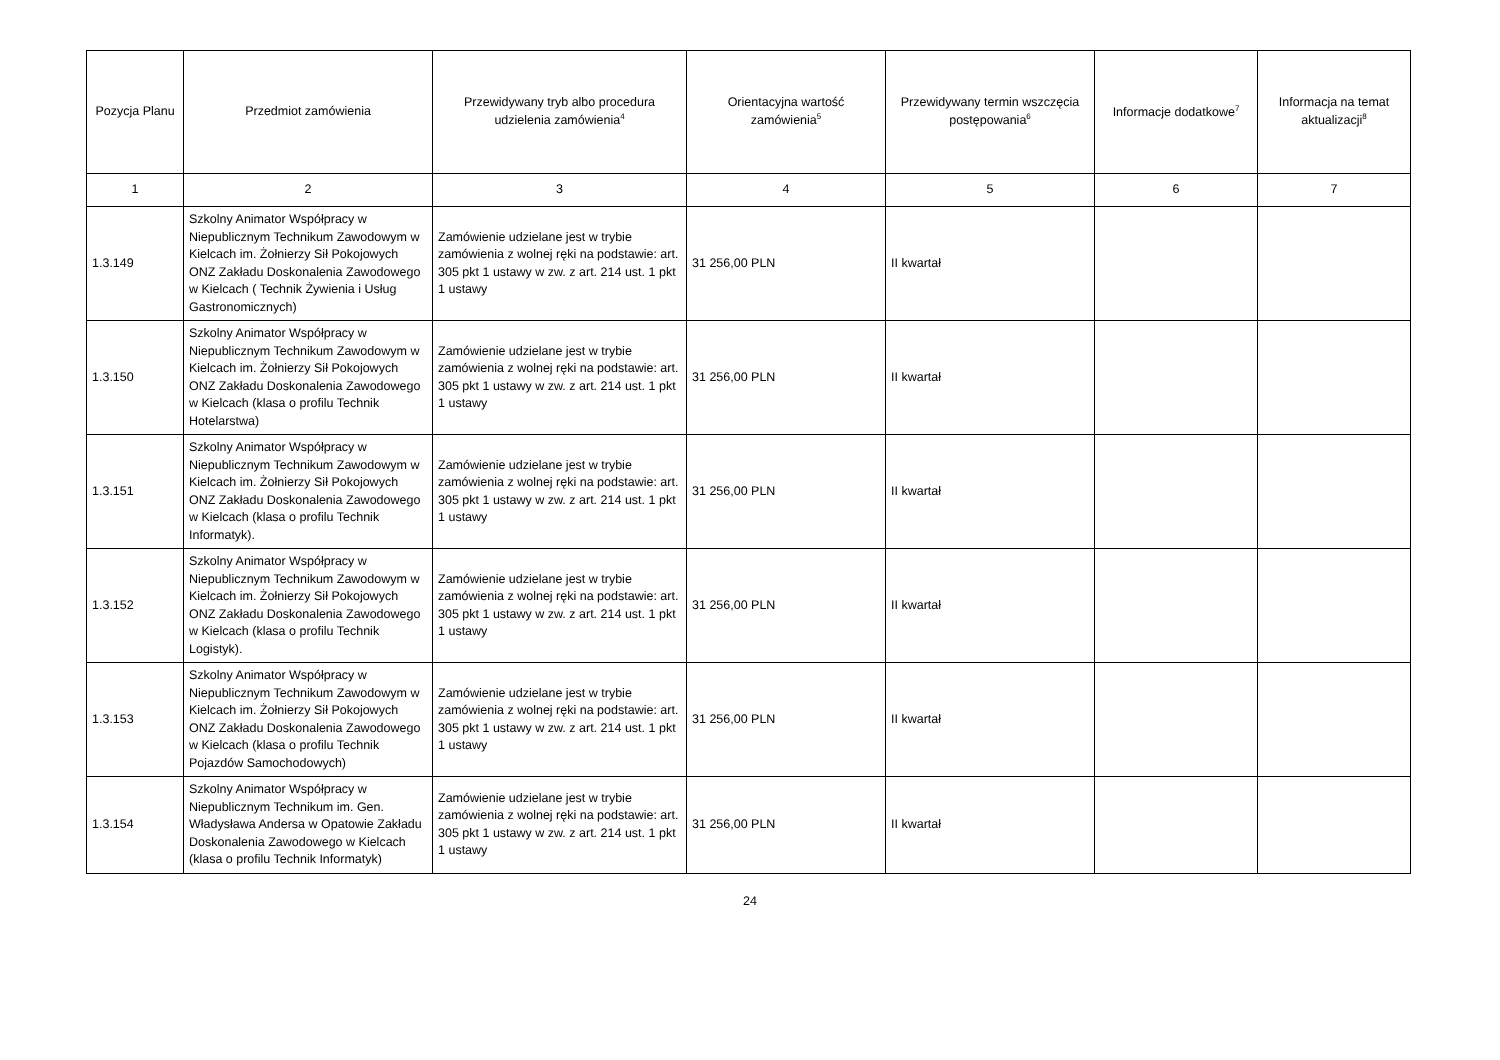| Pozycja Planu | Przedmiot zamówienia | Przewidywany tryb albo procedura udzielenia zamówienia<sup>4</sup> | Orientacyjna wartość zamówienia<sup>5</sup> | Przewidywany termin wszczęcia postępowania<sup>6</sup> | Informacje dodatkowe<sup>7</sup> | Informacja na temat aktualizacji<sup>8</sup> |
| --- | --- | --- | --- | --- | --- | --- |
| 1 | 2 | 3 | 4 | 5 | 6 | 7 |
| 1.3.149 | Szkolny Animator Współpracy w Niepublicznym Technikum Zawodowym w Kielcach im. Żołnierzy Sił Pokojowych ONZ Zakładu Doskonalenia Zawodowego w Kielcach ( Technik Żywienia i Usług Gastronomicznych) | Zamówienie udzielane jest w trybie zamówienia z wolnej ręki na podstawie: art. 305 pkt 1 ustawy w zw. z art. 214 ust. 1 pkt 1 ustawy | 31 256,00 PLN | II kwartał | | |
| 1.3.150 | Szkolny Animator Współpracy w Niepublicznym Technikum Zawodowym w Kielcach im. Żołnierzy Sił Pokojowych ONZ Zakładu Doskonalenia Zawodowego w Kielcach (klasa o profilu Technik Hotelarstwa) | Zamówienie udzielane jest w trybie zamówienia z wolnej ręki na podstawie: art. 305 pkt 1 ustawy w zw. z art. 214 ust. 1 pkt 1 ustawy | 31 256,00 PLN | II kwartał | | |
| 1.3.151 | Szkolny Animator Współpracy w Niepublicznym Technikum Zawodowym w Kielcach im. Żołnierzy Sił Pokojowych ONZ Zakładu Doskonalenia Zawodowego w Kielcach (klasa o profilu Technik Informatyk). | Zamówienie udzielane jest w trybie zamówienia z wolnej ręki na podstawie: art. 305 pkt 1 ustawy w zw. z art. 214 ust. 1 pkt 1 ustawy | 31 256,00 PLN | II kwartał | | |
| 1.3.152 | Szkolny Animator Współpracy w Niepublicznym Technikum Zawodowym w Kielcach im. Żołnierzy Sił Pokojowych ONZ Zakładu Doskonalenia Zawodowego w Kielcach (klasa o profilu Technik Logistyk). | Zamówienie udzielane jest w trybie zamówienia z wolnej ręki na podstawie: art. 305 pkt 1 ustawy w zw. z art. 214 ust. 1 pkt 1 ustawy | 31 256,00 PLN | II kwartał | | |
| 1.3.153 | Szkolny Animator Współpracy w Niepublicznym Technikum Zawodowym w Kielcach im. Żołnierzy Sił Pokojowych ONZ Zakładu Doskonalenia Zawodowego w Kielcach (klasa o profilu Technik Pojazdów Samochodowych) | Zamówienie udzielane jest w trybie zamówienia z wolnej ręki na podstawie: art. 305 pkt 1 ustawy w zw. z art. 214 ust. 1 pkt 1 ustawy | 31 256,00 PLN | II kwartał | | |
| 1.3.154 | Szkolny Animator Współpracy w Niepublicznym Technikum im. Gen. Władysława Andersa w Opatowie Zakładu Doskonalenia Zawodowego w Kielcach (klasa o profilu Technik Informatyk) | Zamówienie udzielane jest w trybie zamówienia z wolnej ręki na podstawie: art. 305 pkt 1 ustawy w zw. z art. 214 ust. 1 pkt 1 ustawy | 31 256,00 PLN | II kwartał | | |
24